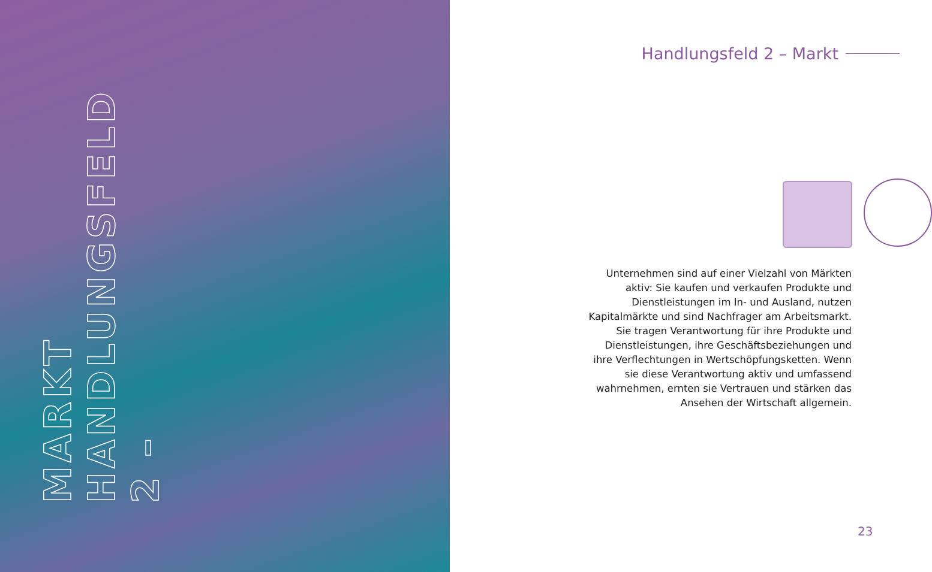HANDLUNGSFELD 2 –
MARKT
Handlungsfeld 2 – Markt
Unternehmen sind auf einer Vielzahl von Märkten aktiv: Sie kaufen und verkaufen Produkte und Dienstleistungen im In- und Ausland, nutzen Kapitalmärkte und sind Nachfrager am Arbeitsmarkt. Sie tragen Verantwortung für ihre Produkte und Dienst­leistungen, ihre Geschäftsbeziehungen und ihre Verflechtungen in Wertschöpfungsketten. Wenn sie diese Verantwortung aktiv und umfassend wahrnehmen, ernten sie Vertrauen und stärken das Ansehen der Wirtschaft allgemein.
23